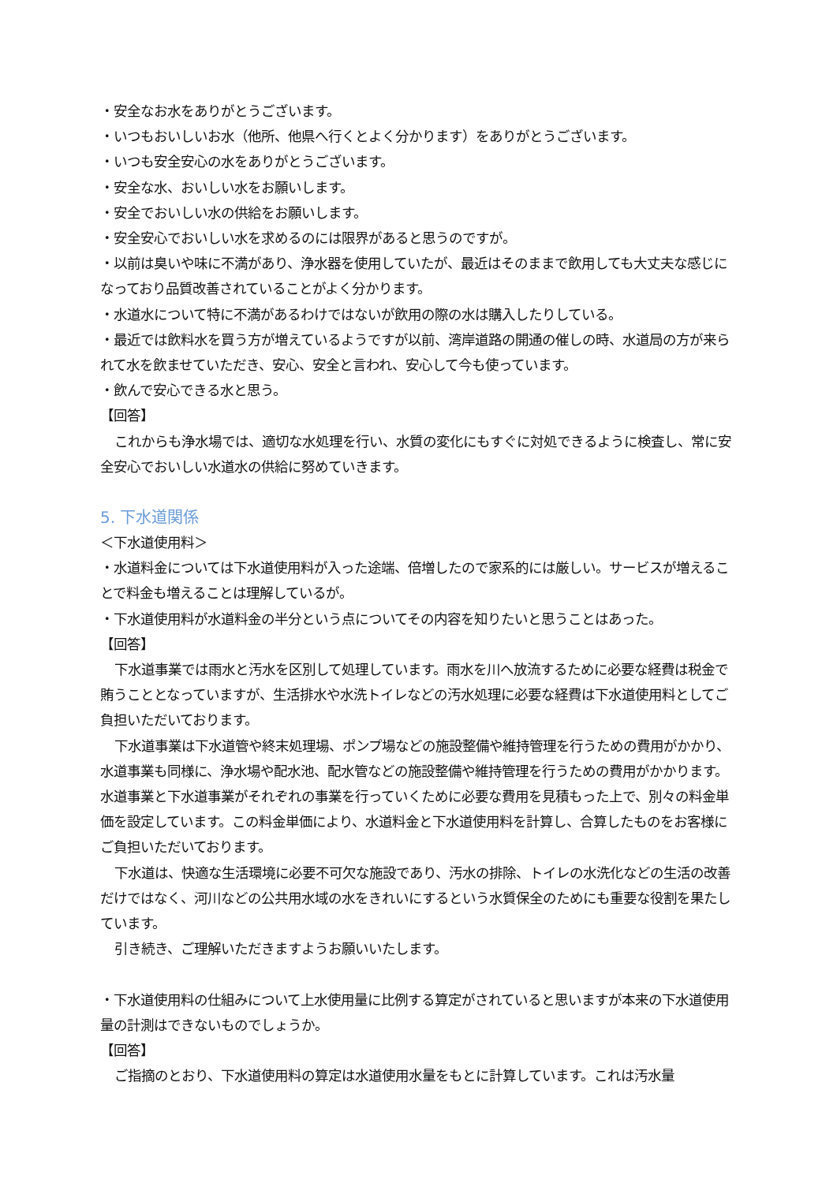・安全なお水をありがとうございます。
・いつもおいしいお水（他所、他県へ行くとよく分かります）をありがとうございます。
・いつも安全安心の水をありがとうございます。
・安全な水、おいしい水をお願いします。
・安全でおいしい水の供給をお願いします。
・安全安心でおいしい水を求めるのには限界があると思うのですが。
・以前は臭いや味に不満があり、浄水器を使用していたが、最近はそのままで飲用しても大丈夫な感じになっており品質改善されていることがよく分かります。
・水道水について特に不満があるわけではないが飲用の際の水は購入したりしている。
・最近では飲料水を買う方が増えているようですが以前、湾岸道路の開通の催しの時、水道局の方が来られて水を飲ませていただき、安心、安全と言われ、安心して今も使っています。
・飲んで安心できる水と思う。
【回答】
これからも浄水場では、適切な水処理を行い、水質の変化にもすぐに対処できるように検査し、常に安全安心でおいしい水道水の供給に努めていきます。
5. 下水道関係
＜下水道使用料＞
・水道料金については下水道使用料が入った途端、倍増したので家系的には厳しい。サービスが増えることで料金も増えることは理解しているが。
・下水道使用料が水道料金の半分という点についてその内容を知りたいと思うことはあった。
【回答】
下水道事業では雨水と汚水を区別して処理しています。雨水を川へ放流するために必要な経費は税金で賄うこととなっていますが、生活排水や水洗トイレなどの汚水処理に必要な経費は下水道使用料としてご負担いただいております。
下水道事業は下水道管や終末処理場、ポンプ場などの施設整備や維持管理を行うための費用がかかり、水道事業も同様に、浄水場や配水池、配水管などの施設整備や維持管理を行うための費用がかかります。水道事業と下水道事業がそれぞれの事業を行っていくために必要な費用を見積もった上で、別々の料金単価を設定しています。この料金単価により、水道料金と下水道使用料を計算し、合算したものをお客様にご負担いただいております。
下水道は、快適な生活環境に必要不可欠な施設であり、汚水の排除、トイレの水洗化などの生活の改善だけではなく、河川などの公共用水域の水をきれいにするという水質保全のためにも重要な役割を果たしています。
引き続き、ご理解いただきますようお願いいたします。
・下水道使用料の仕組みについて上水使用量に比例する算定がされていると思いますが本来の下水道使用量の計測はできないものでしょうか。
【回答】
ご指摘のとおり、下水道使用料の算定は水道使用水量をもとに計算しています。これは汚水量